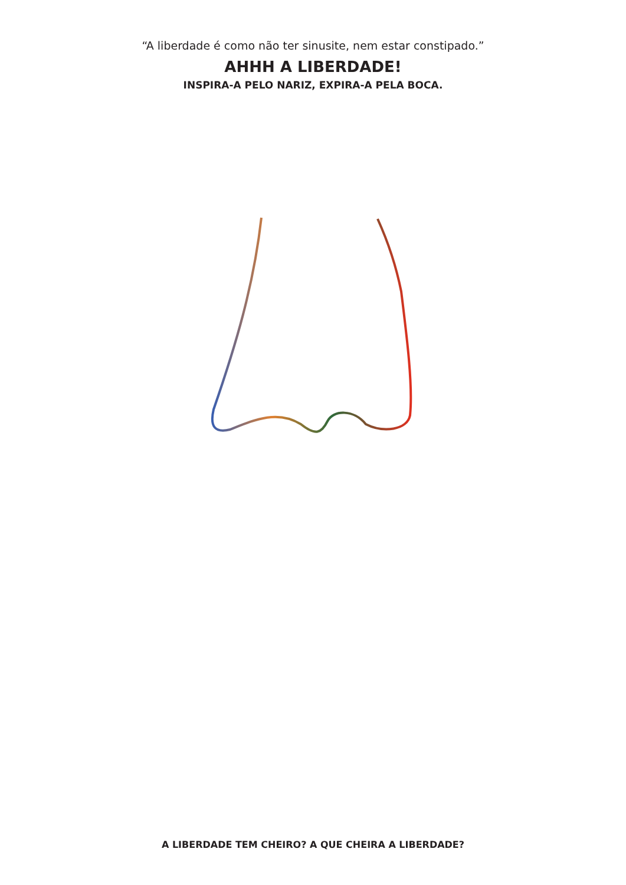“A liberdade é como não ter sinusite, nem estar constipado.”
AHHH A LIBERDADE!
INSPIRA-A PELO NARIZ, EXPIRA-A PELA BOCA.
A LIBERDADE TEM CHEIRO? A QUE CHEIRA A LIBERDADE?